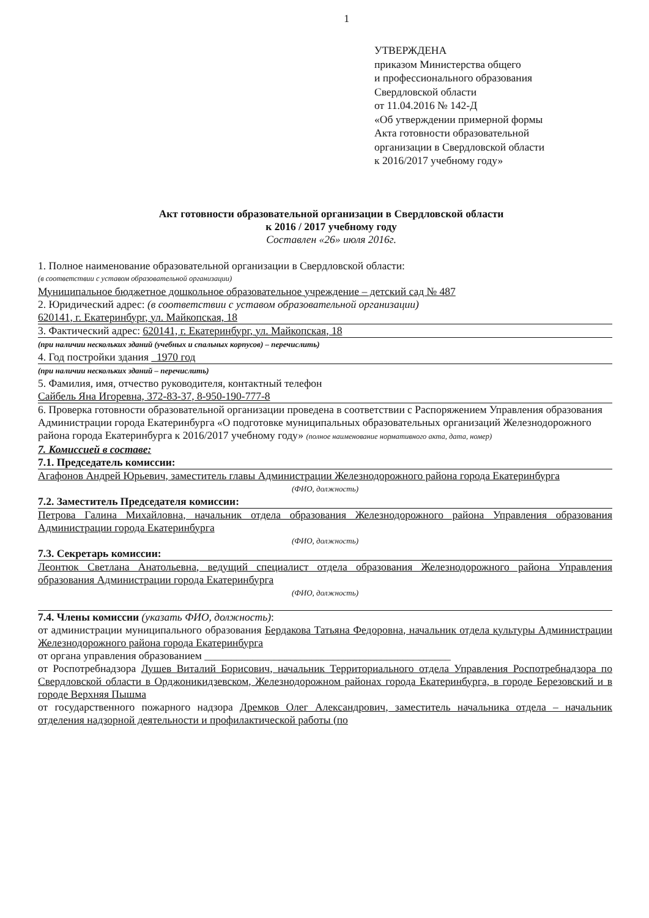1
УТВЕРЖДЕНА
приказом Министерства общего
и профессионального образования
Свердловской области
от 11.04.2016 № 142-Д
«Об утверждении примерной формы
Акта готовности образовательной
организации в Свердловской области
к 2016/2017 учебному году»
Акт готовности образовательной организации в Свердловской области
к 2016 / 2017 учебному году
Составлен «26» июля 2016г.
1. Полное наименование образовательной организации в Свердловской области:
(в соответствии с уставом образовательной организации)
Муниципальное бюджетное дошкольное образовательное учреждение – детский сад № 487
2. Юридический адрес: (в соответствии с уставом образовательной организации)
620141, г. Екатеринбург, ул. Майкопская, 18
3. Фактический адрес: 620141, г. Екатеринбург, ул. Майкопская, 18
(при наличии нескольких зданий (учебных и спальных корпусов) – перечислить)
4. Год постройки здания 1970 год
(при наличии нескольких зданий – перечислить)
5. Фамилия, имя, отчество руководителя, контактный телефон
Сайбель Яна Игоревна, 372-83-37, 8-950-190-777-8
6. Проверка готовности образовательной организации проведена в соответствии с Распоряжением Управления образования Администрации города Екатеринбурга «О подготовке муниципальных образовательных организаций Железнодорожного района города Екатеринбурга к 2016/2017 учебному году» (полное наименование нормативного акта, дата, номер)
7. Комиссией в составе:
7.1. Председатель комиссии:
Агафонов Андрей Юрьевич, заместитель главы Администрации Железнодорожного района города Екатеринбурга
(ФИО, должность)
7.2. Заместитель Председателя комиссии:
Петрова Галина Михайловна, начальник отдела образования Железнодорожного района Управления образования Администрации города Екатеринбурга
(ФИО, должность)
7.3. Секретарь комиссии:
Леонтюк Светлана Анатольевна, ведущий специалист отдела образования Железнодорожного района Управления образования Администрации города Екатеринбурга
(ФИО, должность)
7.4. Члены комиссии (указать ФИО, должность):
от администрации муниципального образования Бердакова Татьяна Федоровна, начальник отдела культуры Администрации Железнодорожного района города Екатеринбурга
от органа управления образованием ______________________________________________
от Роспотребнадзора Лушев Виталий Борисович, начальник Территориального отдела Управления Роспотребнадзора по Свердловской области в Орджоникидзевском, Железнодорожном районах города Екатеринбурга, в городе Березовский и в городе Верхняя Пышма
от государственного пожарного надзора Дремков Олег Александрович, заместитель начальника отдела – начальник отделения надзорной деятельности и профилактической работы (по